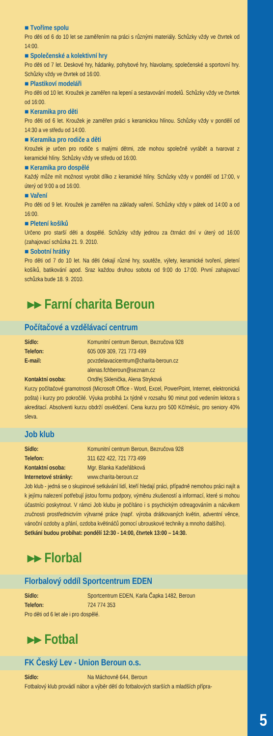5
■ Tvoříme spolu
Pro děti od 6 do 10 let se zaměřením na práci s různými materiály. Schůzky vždy ve čtvrtek od 14:00.
■ Společenské a kolektivní hry
Pro děti od 7 let. Deskové hry, hádanky, pohybové hry, hlavolamy, společenské a sportovní hry. Schůzky vždy ve čtvrtek od 16:00.
■ Plastikoví modeláři
Pro děti od 10 let. Kroužek je zaměřen na lepení a sestavování modelů. Schůzky vždy ve čtvrtek od 16:00.
■ Keramika pro děti
Pro děti od 6 let. Kroužek je zaměřen práci s keramickou hlínou. Schůzky vždy v pondělí od 14:30 a ve středu od 14:00.
■ Keramika pro rodiče a děti
Kroužek je určen pro rodiče s malými dětmi, zde mohou společně vyrábět a tvarovat z keramické hlíny. Schůzky vždy ve středu od 16:00.
■ Keramika pro dospělé
Každý může mít možnost vyrobit dílko z keramické hlíny. Schůzky vždy v pondělí od 17:00, v úterý od 9:00 a od 16:00.
■ Vaření
Pro děti od 9 let. Kroužek je zaměřen na základy vaření. Schůzky vždy v pátek od 14:00 a od 16:00.
■ Pletení košíků
Určeno pro starší děti a dospělé. Schůzky vždy jednou za čtrnáct dní v úterý od 16:00 (zahajovací schůzka 21. 9. 2010.
■ Sobotní hrátky
Pro děti od 7 do 10 let. Na děti čekají různé hry, soutěže, výlety, keramické tvoření, pletení košíků, batikování apod. Sraz každou druhou sobotu od 9:00 do 17:00. První zahajovací schůzka bude 18. 9. 2010.
▸▸ Farní charita Beroun
Počítačové a vzdělávací centrum
Sídlo: Komunitní centrum Beroun, Bezručova 928
Telefon: 605 009 309, 721 773 499
E-mail: pcvzdelavacicentrum@charita-beroun.cz
alenas.fchberoun@seznam.cz
Kontaktní osoba: Ondřej Sklenička, Alena Stryková
Kurzy počítačové gramotnosti (Microsoft Office - Word, Excel, PowerPoint, Internet, elektronická pošta) i kurzy pro pokročilé. Výuka probíhá 1x týdně v rozsahu 90 minut pod vedením lektora s akreditací. Absolventi kurzu obdrží osvědčení. Cena kurzu pro 500 Kč/měsíc, pro seniory 40% sleva.
Job klub
Sídlo: Komunitní centrum Beroun, Bezručova 928
Telefon: 311 622 422, 721 773 499
Kontaktní osoba: Mgr. Blanka Kadeřábková
Internetové stránky: www.charita-beroun.cz
Job klub - jedná se o skupinové setkávání lidí, kteří hledají práci, případně nemohou práci najít a k jejímu nalezení potřebují jistou formu podpory, výměnu zkušeností a informací, které si mohou účastníci poskytnout. V rámci Job klubu je počítáno i s psychickým odreagováním a nácvikem zručnosti prostřednictvím výtvarné práce (např. výroba drátkovaných květin, adventní věnce, vánoční ozdoby a přání, ozdoba květináčů pomocí ubrouskové techniky a mnoho dalšího).
Setkání budou probíhat: pondělí 12:30 - 14:00, čtvrtek 13:00 – 14:30.
▸▸ Florbal
Florbalový oddíl Sportcentrum EDEN
Sídlo: Sportcentrum EDEN, Karla Čapka 1482, Beroun
Telefon: 724 774 353
Pro děti od 6 let ale i pro dospělé.
▸▸ Fotbal
FK Český Lev - Union Beroun o.s.
Sídlo: Na Máchovně 644, Beroun
Fotbalový klub provádí nábor a výběr dětí do fotbalových starších a mladších přípra-